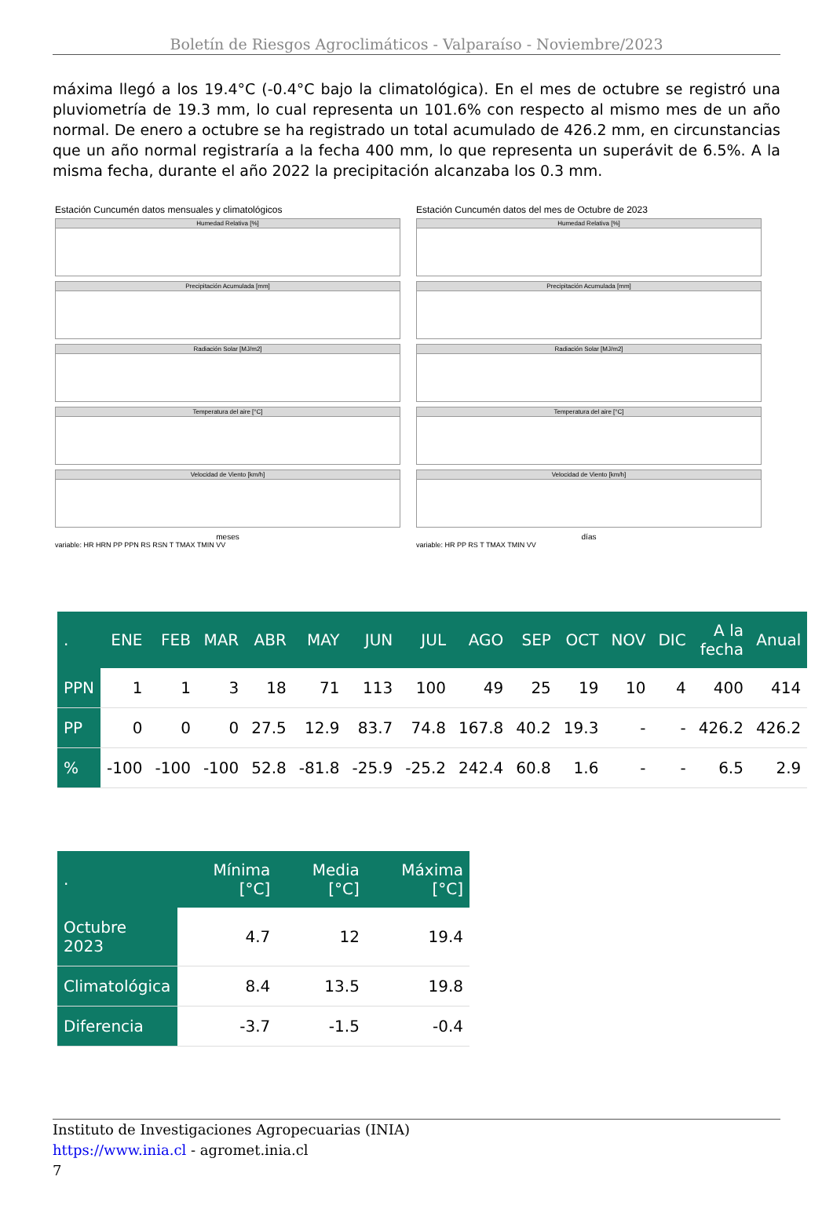Boletín de Riesgos Agroclimáticos - Valparaíso - Noviembre/2023
máxima llegó a los 19.4°C (-0.4°C bajo la climatológica). En el mes de octubre se registró una pluviometría de 19.3 mm, lo cual representa un 101.6% con respecto al mismo mes de un año normal. De enero a octubre se ha registrado un total acumulado de 426.2 mm, en circunstancias que un año normal registraría a la fecha 400 mm, lo que representa un superávit de 6.5%. A la misma fecha, durante el año 2022 la precipitación alcanzaba los 0.3 mm.
Estación Cuncumén datos mensuales y climatológicos
Humedad Relativa [%]
Precipitación Acumulada [mm]
Radiación Solar [MJ/m2]
Temperatura del aire [°C]
Velocidad de Viento [km/h]
meses
variable: HR HRN PP PPN RS RSN T TMAX TMIN VV
Estación Cuncumén datos del mes de Octubre de 2023
Humedad Relativa [%]
Precipitación Acumulada [mm]
Radiación Solar [MJ/m2]
Temperatura del aire [°C]
Velocidad de Viento [km/h]
días
variable: HR PP RS T TMAX TMIN VV
| . | ENE | FEB | MAR | ABR | MAY | JUN | JUL | AGO | SEP | OCT | NOV | DIC | A la fecha | Anual |
| --- | --- | --- | --- | --- | --- | --- | --- | --- | --- | --- | --- | --- | --- | --- |
| PPN | 1 | 1 | 3 | 18 | 71 | 113 | 100 | 49 | 25 | 19 | 10 | 4 | 400 | 414 |
| PP | 0 | 0 | 0 | 27.5 | 12.9 | 83.7 | 74.8 | 167.8 | 40.2 | 19.3 | - | - | 426.2 | 426.2 |
| % | -100 | -100 | -100 | 52.8 | -81.8 | -25.9 | -25.2 | 242.4 | 60.8 | 1.6 | - | - | 6.5 | 2.9 |
| . | Mínima [°C] | Media [°C] | Máxima [°C] |
| --- | --- | --- | --- |
| Octubre 2023 | 4.7 | 12 | 19.4 |
| Climatológica | 8.4 | 13.5 | 19.8 |
| Diferencia | -3.7 | -1.5 | -0.4 |
Instituto de Investigaciones Agropecuarias (INIA)
https://www.inia.cl - agromet.inia.cl
7